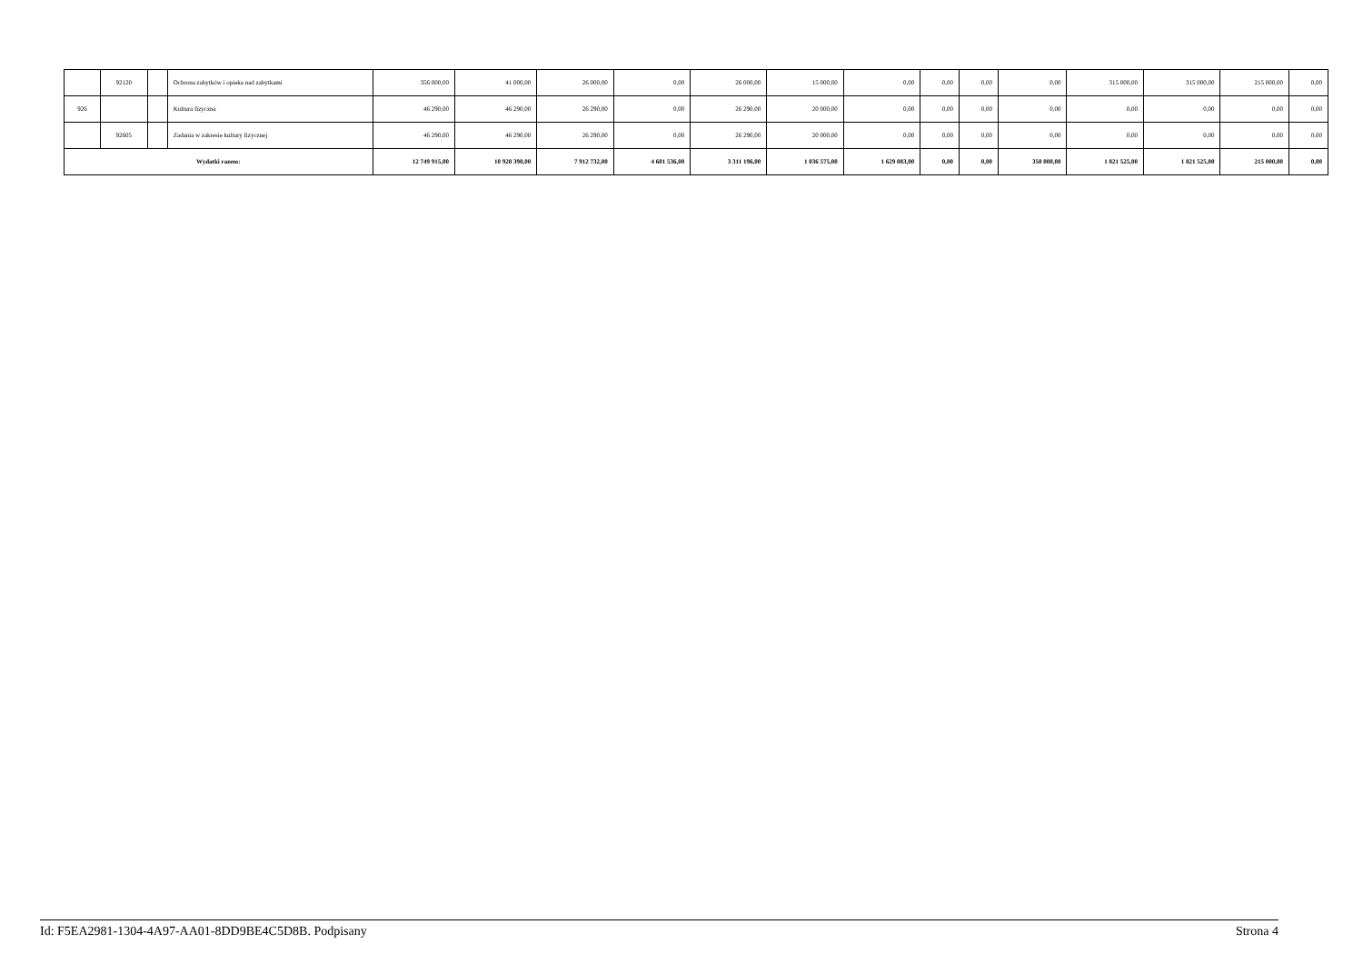| | 92120 | | Ochrona zabytków i opieka nad zabytkami | 356 000,00 | 41 000,00 | 26 000,00 | 0,00 | 26 000,00 | 15 000,00 | 0,00 | 0,00 | 0,00 | 0,00 | 315 000,00 | 315 000,00 | 215 000,00 | 0,00 |
| 926 | | | Kultura fizyczna | 46 290,00 | 46 290,00 | 26 290,00 | 0,00 | 26 290,00 | 20 000,00 | 0,00 | 0,00 | 0,00 | 0,00 | 0,00 | 0,00 | 0,00 | 0,00 |
| | 92605 | | Zadania w zakresie kultury fizycznej | 46 290,00 | 46 290,00 | 26 290,00 | 0,00 | 26 290,00 | 20 000,00 | 0,00 | 0,00 | 0,00 | 0,00 | 0,00 | 0,00 | 0,00 | 0,00 |
| Wydatki razem: | | | | 12 749 915,00 | 10 928 390,00 | 7 912 732,00 | 4 601 536,00 | 3 311 196,00 | 1 036 575,00 | 1 629 083,00 | 0,00 | 0,00 | 350 000,00 | 1 821 525,00 | 1 821 525,00 | 215 000,00 | 0,00 |
Id: F5EA2981-1304-4A97-AA01-8DD9BE4C5D8B. Podpisany Strona 4